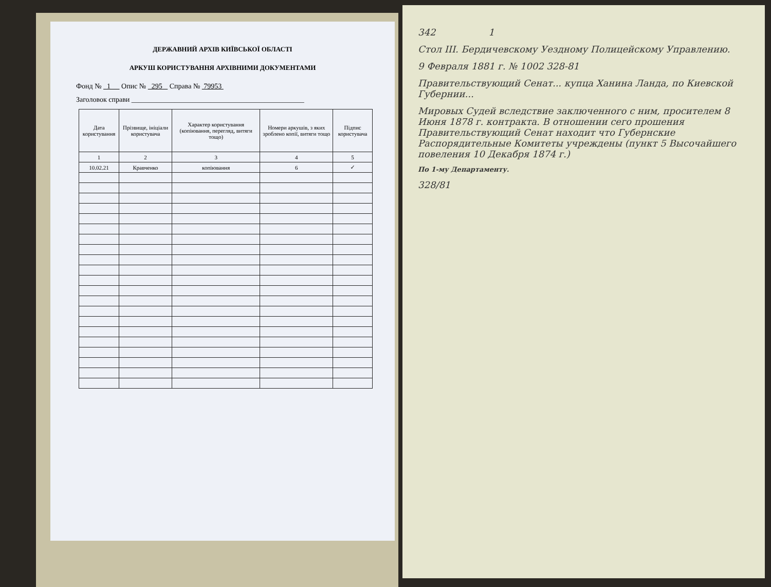ДЕРЖАВНИЙ АРХІВ КИЇВСЬКОЇ ОБЛАСТІ
АРКУШ КОРИСТУВАННЯ АРХІВНИМИ ДОКУМЕНТАМИ
Фонд № 1 Опис № 295 Справа № 79953
Заголовок справи ________________________________________________
| Дата користування | Прізвище, ініціали користувача | Характер користування (копіювання, перегляд, витяги тощо) | Номери аркушів, з яких зроблено копії, витяги тощо | Підпис користувача |
| --- | --- | --- | --- | --- |
| 1 | 2 | 3 | 4 | 5 |
| 10.02.21 | Кравченко | копіювання | 6 | ✓ |
342 1
Стол III. Бердичевскому Уездному Полицейскому Управлению.
9 Февраля 1881 г. № 1002 328-81
Правительствующий Сенат... купца Ханина Ланда, по Киевской Губернии...
Мировых Судей вследствие заключенного с ним, просителем 8 Июня 1878 г. контракта. В отношении сего прошения Правительствующий Сенат находит что Губернские Распорядительные Комитеты учреждены (пункт 5 Высочайшего повеления 10 Декабря 1874 г.)
По 1-му Департаменту.
328/81